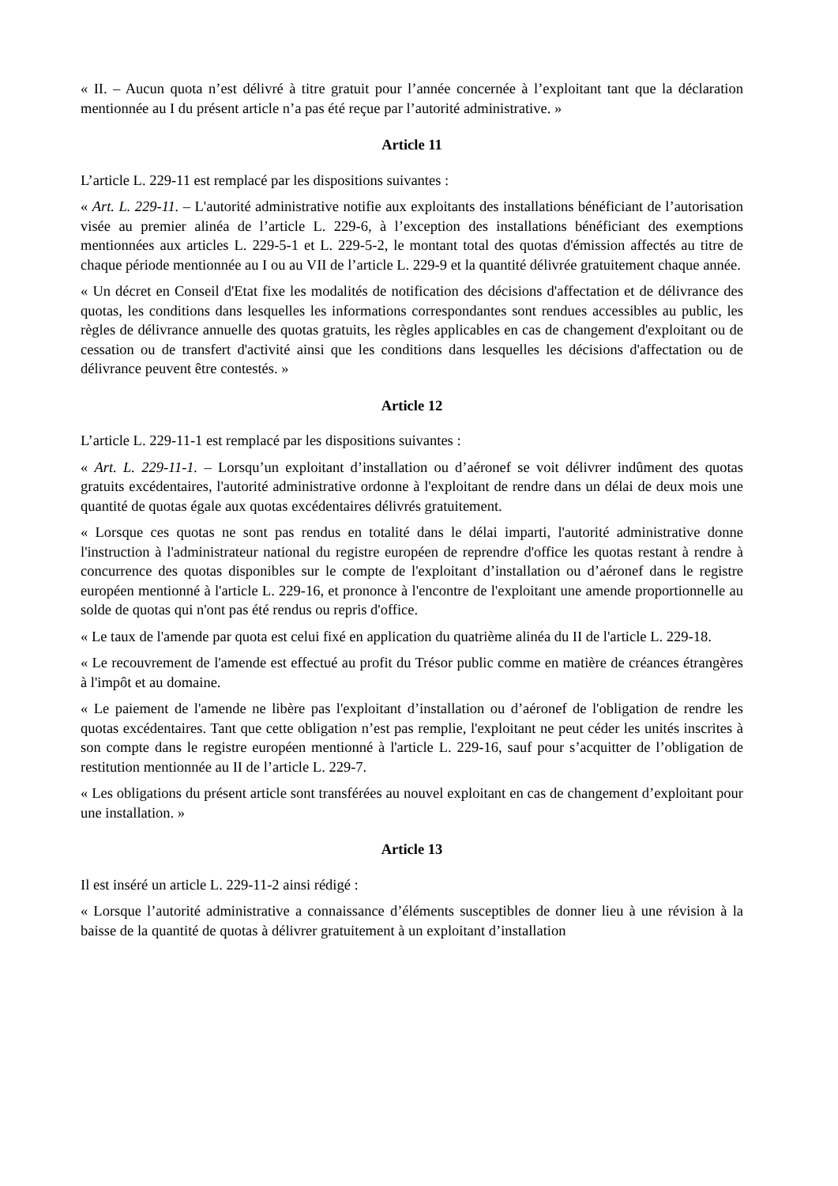« II. – Aucun quota n’est délivré à titre gratuit pour l’année concernée à l’exploitant tant que la déclaration mentionnée au I du présent article n’a pas été reçue par l’autorité administrative. »
Article 11
L’article L. 229-11 est remplacé par les dispositions suivantes :
« Art. L. 229-11. – L'autorité administrative notifie aux exploitants des installations bénéficiant de l’autorisation visée au premier alinéa de l’article L. 229-6, à l’exception des installations bénéficiant des exemptions mentionnées aux articles L. 229-5-1 et L. 229-5-2, le montant total des quotas d'émission affectés au titre de chaque période mentionnée au I ou au VII de l’article L. 229-9 et la quantité délivrée gratuitement chaque année.
« Un décret en Conseil d'Etat fixe les modalités de notification des décisions d'affectation et de délivrance des quotas, les conditions dans lesquelles les informations correspondantes sont rendues accessibles au public, les règles de délivrance annuelle des quotas gratuits, les règles applicables en cas de changement d'exploitant ou de cessation ou de transfert d'activité ainsi que les conditions dans lesquelles les décisions d'affectation ou de délivrance peuvent être contestés. »
Article 12
L’article L. 229-11-1 est remplacé par les dispositions suivantes :
« Art. L. 229-11-1. – Lorsqu’un exploitant d’installation ou d’aéronef se voit délivrer indûment des quotas gratuits excédentaires, l'autorité administrative ordonne à l'exploitant de rendre dans un délai de deux mois une quantité de quotas égale aux quotas excédentaires délivrés gratuitement.
« Lorsque ces quotas ne sont pas rendus en totalité dans le délai imparti, l'autorité administrative donne l'instruction à l'administrateur national du registre européen de reprendre d'office les quotas restant à rendre à concurrence des quotas disponibles sur le compte de l'exploitant d’installation ou d’aéronef dans le registre européen mentionné à l'article L. 229-16, et prononce à l'encontre de l'exploitant une amende proportionnelle au solde de quotas qui n'ont pas été rendus ou repris d'office.
« Le taux de l'amende par quota est celui fixé en application du quatrième alinéa du II de l'article L. 229-18.
« Le recouvrement de l'amende est effectué au profit du Trésor public comme en matière de créances étrangères à l'impôt et au domaine.
« Le paiement de l'amende ne libère pas l'exploitant d’installation ou d’aéronef de l'obligation de rendre les quotas excédentaires. Tant que cette obligation n’est pas remplie, l'exploitant ne peut céder les unités inscrites à son compte dans le registre européen mentionné à l'article L. 229-16, sauf pour s’acquitter de l’obligation de restitution mentionnée au II de l’article L. 229-7.
« Les obligations du présent article sont transférées au nouvel exploitant en cas de changement d’exploitant pour une installation. »
Article 13
Il est inséré un article L. 229-11-2 ainsi rédigé :
« Lorsque l’autorité administrative a connaissance d’éléments susceptibles de donner lieu à une révision à la baisse de la quantité de quotas à délivrer gratuitement à un exploitant d’installation